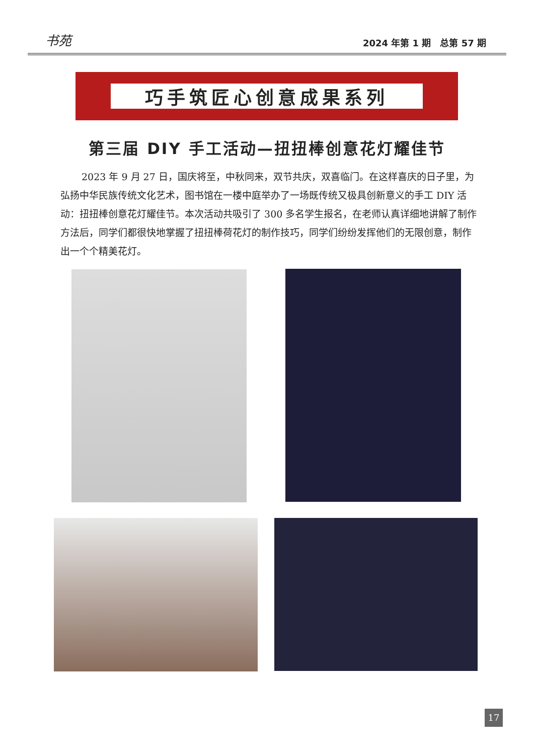书苑 2024 年第 1 期　总第 57 期
巧手筑匠心创意成果系列
第三届 DIY 手工活动—扭扭棒创意花灯耀佳节
2023 年 9 月 27 日，国庆将至，中秋同来，双节共庆，双喜临门。在这样喜庆的日子里，为弘扬中华民族传统文化艺术，图书馆在一楼中庭举办了一场既传统又极具创新意义的手工 DIY 活动：扭扭棒创意花灯耀佳节。本次活动共吸引了 300 多名学生报名，在老师认真详细地讲解了制作方法后，同学们都很快地掌握了扭扭棒荷花灯的制作技巧，同学们纷纷发挥他们的无限创意，制作出一个个精美花灯。
17